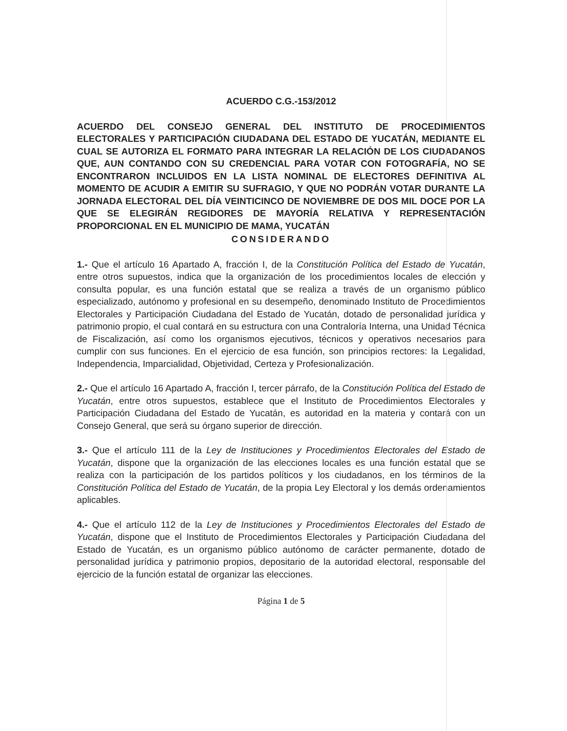ACUERDO C.G.-153/2012
ACUERDO DEL CONSEJO GENERAL DEL INSTITUTO DE PROCEDIMIENTOS ELECTORALES Y PARTICIPACIÓN CIUDADANA DEL ESTADO DE YUCATÁN, MEDIANTE EL CUAL SE AUTORIZA EL FORMATO PARA INTEGRAR LA RELACIÓN DE LOS CIUDADANOS QUE, AUN CONTANDO CON SU CREDENCIAL PARA VOTAR CON FOTOGRAFÍA, NO SE ENCONTRARON INCLUIDOS EN LA LISTA NOMINAL DE ELECTORES DEFINITIVA AL MOMENTO DE ACUDIR A EMITIR SU SUFRAGIO, Y QUE NO PODRÁN VOTAR DURANTE LA JORNADA ELECTORAL DEL DÍA VEINTICINCO DE NOVIEMBRE DE DOS MIL DOCE POR LA QUE SE ELEGIRÁN REGIDORES DE MAYORÍA RELATIVA Y REPRESENTACIÓN PROPORCIONAL EN EL MUNICIPIO DE MAMA, YUCATÁN
CONSIDERANDO
1.- Que el artículo 16 Apartado A, fracción I, de la Constitución Política del Estado de Yucatán, entre otros supuestos, indica que la organización de los procedimientos locales de elección y consulta popular, es una función estatal que se realiza a través de un organismo público especializado, autónomo y profesional en su desempeño, denominado Instituto de Procedimientos Electorales y Participación Ciudadana del Estado de Yucatán, dotado de personalidad jurídica y patrimonio propio, el cual contará en su estructura con una Contraloría Interna, una Unidad Técnica de Fiscalización, así como los organismos ejecutivos, técnicos y operativos necesarios para cumplir con sus funciones. En el ejercicio de esa función, son principios rectores: la Legalidad, Independencia, Imparcialidad, Objetividad, Certeza y Profesionalización.
2.- Que el artículo 16 Apartado A, fracción I, tercer párrafo, de la Constitución Política del Estado de Yucatán, entre otros supuestos, establece que el Instituto de Procedimientos Electorales y Participación Ciudadana del Estado de Yucatán, es autoridad en la materia y contará con un Consejo General, que será su órgano superior de dirección.
3.- Que el artículo 111 de la Ley de Instituciones y Procedimientos Electorales del Estado de Yucatán, dispone que la organización de las elecciones locales es una función estatal que se realiza con la participación de los partidos políticos y los ciudadanos, en los términos de la Constitución Política del Estado de Yucatán, de la propia Ley Electoral y los demás ordenamientos aplicables.
4.- Que el artículo 112 de la Ley de Instituciones y Procedimientos Electorales del Estado de Yucatán, dispone que el Instituto de Procedimientos Electorales y Participación Ciudadana del Estado de Yucatán, es un organismo público autónomo de carácter permanente, dotado de personalidad jurídica y patrimonio propios, depositario de la autoridad electoral, responsable del ejercicio de la función estatal de organizar las elecciones.
Página 1 de 5